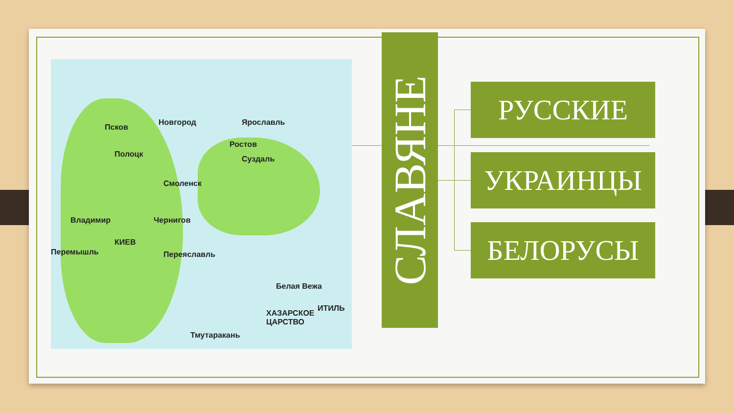Новгород Ярославль
Псков
Ростов
Полоцк
Суздаль
Смоленск
Владимир Чернигов
КИЕВ
Перемышль Переяславль
Белая Вежа
ХАЗАРСКОЕ ЦАРСТВО
ИТИЛЬ
Тмутаракань
СЛАВЯНЕ
РУССКИЕ
УКРАИНЦЫ
БЕЛОРУСЫ